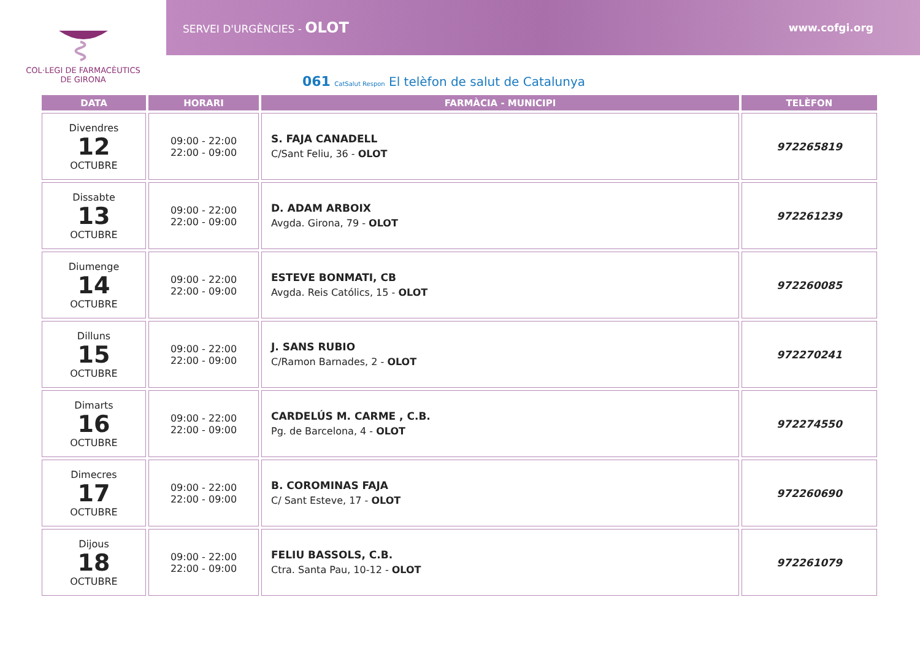COL·LEGI DE FARMACÈUTICS
DE GIRONA
SERVEI D'URGÈNCIES - OLOT www.cofgi.org
061 CatSalut Respon El telèfon de salut de Catalunya
| DATA | HORARI | FARMÀCIA - MUNICIPI | TELÈFON |
| --- | --- | --- | --- |
| Divendres 12 OCTUBRE | 09:00 - 22:00 22:00 - 09:00 | S. FAJA CANADELL C/Sant Feliu, 36 - OLOT | 972265819 |
| Dissabte 13 OCTUBRE | 09:00 - 22:00 22:00 - 09:00 | D. ADAM ARBOIX Avgda. Girona, 79 - OLOT | 972261239 |
| Diumenge 14 OCTUBRE | 09:00 - 22:00 22:00 - 09:00 | ESTEVE BONMATI, CB Avgda. Reis Católics, 15 - OLOT | 972260085 |
| Dilluns 15 OCTUBRE | 09:00 - 22:00 22:00 - 09:00 | J. SANS RUBIO C/Ramon Barnades, 2 - OLOT | 972270241 |
| Dimarts 16 OCTUBRE | 09:00 - 22:00 22:00 - 09:00 | CARDELÚS M. CARME , C.B. Pg. de Barcelona, 4 - OLOT | 972274550 |
| Dimecres 17 OCTUBRE | 09:00 - 22:00 22:00 - 09:00 | B. COROMINAS FAJA C/ Sant Esteve, 17 - OLOT | 972260690 |
| Dijous 18 OCTUBRE | 09:00 - 22:00 22:00 - 09:00 | FELIU BASSOLS, C.B. Ctra. Santa Pau, 10-12 - OLOT | 972261079 |